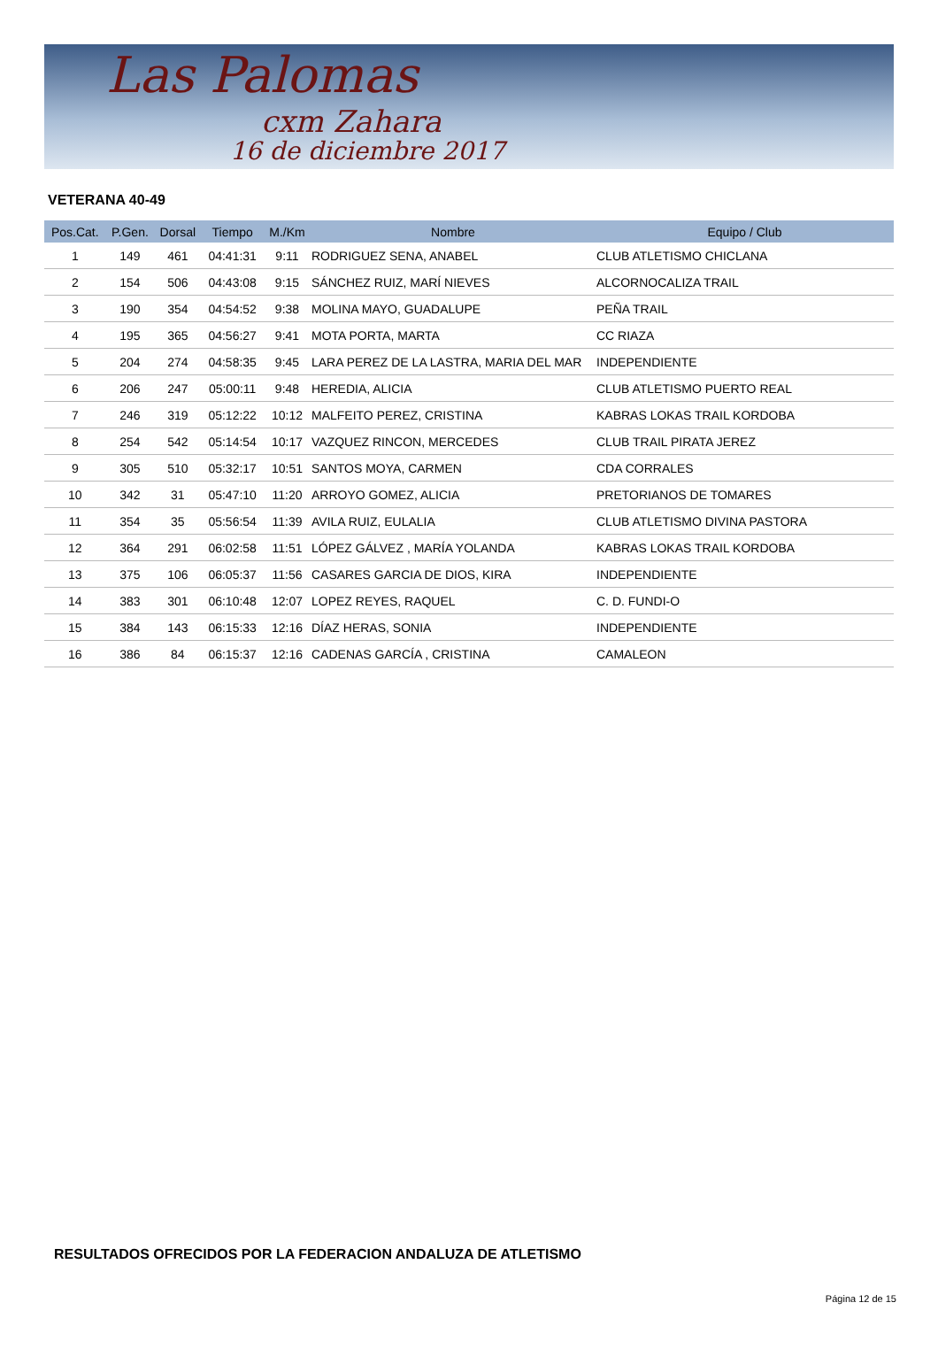Las Palomas
cxm Zahara
16 de diciembre 2017
VETERANA 40-49
| Pos.Cat. | P.Gen. | Dorsal | Tiempo | M./Km | Nombre | Equipo / Club |
| --- | --- | --- | --- | --- | --- | --- |
| 1 | 149 | 461 | 04:41:31 | 9:11 | RODRIGUEZ SENA, ANABEL | CLUB ATLETISMO CHICLANA |
| 2 | 154 | 506 | 04:43:08 | 9:15 | SÁNCHEZ RUIZ, MARÍ NIEVES | ALCORNOCALIZA TRAIL |
| 3 | 190 | 354 | 04:54:52 | 9:38 | MOLINA MAYO, GUADALUPE | PEÑA TRAIL |
| 4 | 195 | 365 | 04:56:27 | 9:41 | MOTA PORTA, MARTA | CC RIAZA |
| 5 | 204 | 274 | 04:58:35 | 9:45 | LARA PEREZ DE LA LASTRA, MARIA DEL MAR | INDEPENDIENTE |
| 6 | 206 | 247 | 05:00:11 | 9:48 | HEREDIA, ALICIA | CLUB ATLETISMO PUERTO REAL |
| 7 | 246 | 319 | 05:12:22 | 10:12 | MALFEITO PEREZ, CRISTINA | KABRAS LOKAS TRAIL KORDOBA |
| 8 | 254 | 542 | 05:14:54 | 10:17 | VAZQUEZ RINCON, MERCEDES | CLUB TRAIL PIRATA JEREZ |
| 9 | 305 | 510 | 05:32:17 | 10:51 | SANTOS MOYA, CARMEN | CDA CORRALES |
| 10 | 342 | 31 | 05:47:10 | 11:20 | ARROYO GOMEZ, ALICIA | PRETORIANOS DE TOMARES |
| 11 | 354 | 35 | 05:56:54 | 11:39 | AVILA RUIZ, EULALIA | CLUB ATLETISMO DIVINA PASTORA |
| 12 | 364 | 291 | 06:02:58 | 11:51 | LÓPEZ GÁLVEZ , MARÍA YOLANDA | KABRAS LOKAS TRAIL KORDOBA |
| 13 | 375 | 106 | 06:05:37 | 11:56 | CASARES GARCIA DE DIOS, KIRA | INDEPENDIENTE |
| 14 | 383 | 301 | 06:10:48 | 12:07 | LOPEZ REYES, RAQUEL | C. D. FUNDI-O |
| 15 | 384 | 143 | 06:15:33 | 12:16 | DÍAZ HERAS, SONIA | INDEPENDIENTE |
| 16 | 386 | 84 | 06:15:37 | 12:16 | CADENAS GARCÍA , CRISTINA | CAMALEON |
RESULTADOS OFRECIDOS POR LA FEDERACION ANDALUZA DE ATLETISMO
Página 12 de 15